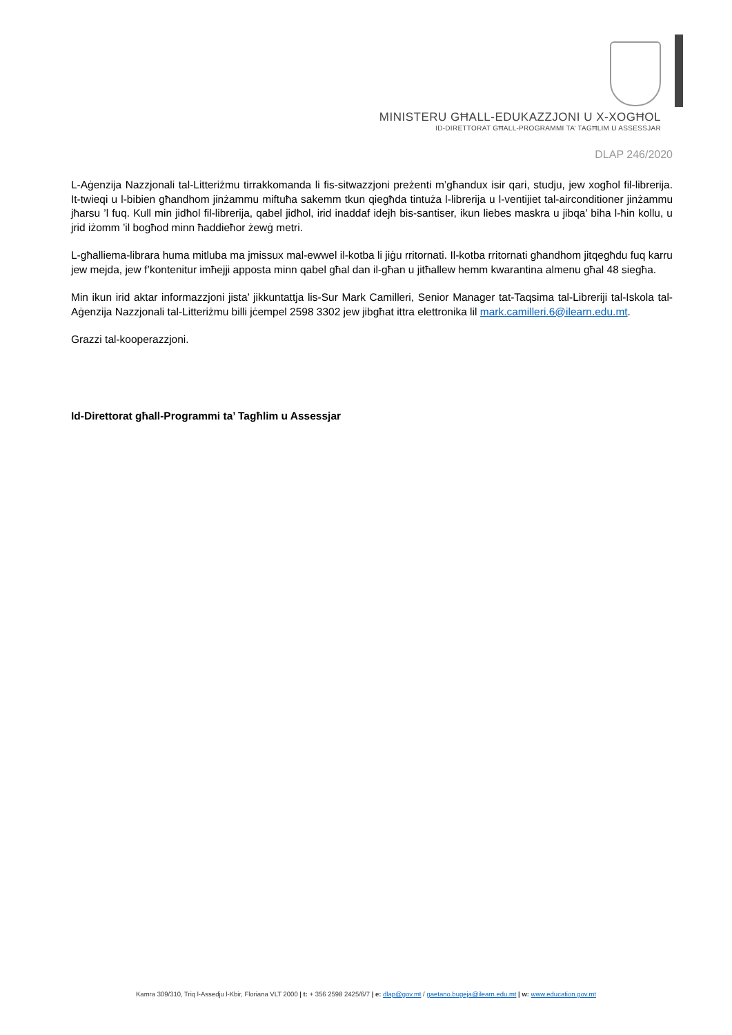MINISTERU GĦALL-EDUKAZZJONI U X-XOGĦOL
ID-DIRETTORAT GĦALL-PROGRAMMI TA’ TAGĦLIM U ASSESSJAR
DLAP 246/2020
L-Aġenzija Nazzjonali tal-Litteriżmu tirrakkomanda li fis-sitwazzjoni preżenti m’għandux isir qari, studju, jew xogħol fil-librerija. It-twieqi u l-bibien għandhom jinżammu miftuħa sakemm tkun qiegħda tintuża l-librerija u l-ventijiet tal-airconditioner jinżammu jħarsu ’l fuq. Kull min jidħol fil-librerija, qabel jidħol, irid inaddaf idejh bis-santiser, ikun liebes maskra u jibqa’ biha l-ħin kollu, u jrid iżomm ’il bogħod minn ħaddieħor żewġ metri.
L-għalliema-librara huma mitluba ma jmissux mal-ewwel il-kotba li jiġu rritornati. Il-kotba rritornati għandhom jitqegħdu fuq karru jew mejda, jew f’kontenitur imħejji apposta minn qabel għal dan il-għan u jitħallew hemm kwarantina almenu għal 48 siegħa.
Min ikun irid aktar informazzjoni jista’ jikkuntattja lis-Sur Mark Camilleri, Senior Manager tat-Taqsima tal-Libreriji tal-Iskola tal-Aġenzija Nazzjonali tal-Litteriżmu billi jċempel 2598 3302 jew jibgħat ittra elettronika lil mark.camilleri.6@ilearn.edu.mt.
Grazzi tal-kooperazzjoni.
Id-Direttorat għall-Programmi ta’ Tagħlim u Assessjar
Kamra 309/310, Triq l-Assedju l-Kbir, Floriana VLT 2000 | t: + 356 2598 2425/6/7 | e: dlap@gov.mt / gaetano.bugeja@ilearn.edu.mt | w: www.education.gov.mt